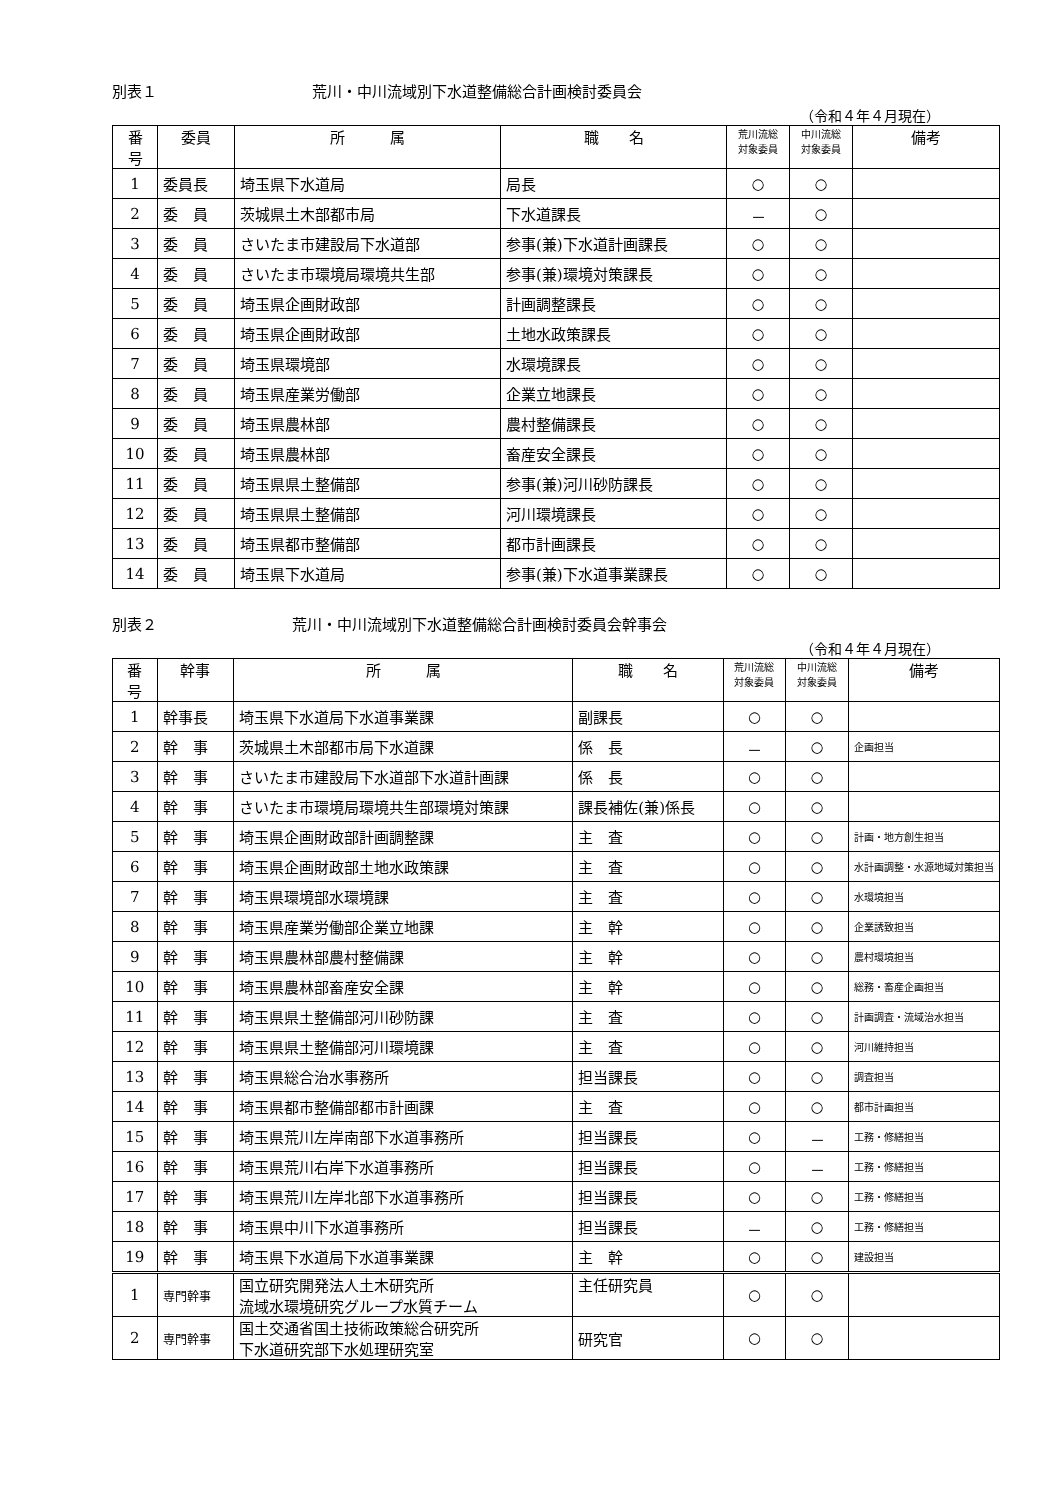別表１ 荒川・中川流域別下水道整備総合計画検討委員会
（令和４年４月現在）
| 番 号 | 委員 | 所 属 | 職 名 | 荒川流総 対象委員 | 中川流総 対象委員 | 備考 |
| --- | --- | --- | --- | --- | --- | --- |
| 1 | 委員長 | 埼玉県下水道局 | 局長 | ○ | ○ | |
| 2 | 委 員 | 茨城県土木部都市局 | 下水道課長 | － | ○ | |
| 3 | 委 員 | さいたま市建設局下水道部 | 参事(兼)下水道計画課長 | ○ | ○ | |
| 4 | 委 員 | さいたま市環境局環境共生部 | 参事(兼)環境対策課長 | ○ | ○ | |
| 5 | 委 員 | 埼玉県企画財政部 | 計画調整課長 | ○ | ○ | |
| 6 | 委 員 | 埼玉県企画財政部 | 土地水政策課長 | ○ | ○ | |
| 7 | 委 員 | 埼玉県環境部 | 水環境課長 | ○ | ○ | |
| 8 | 委 員 | 埼玉県産業労働部 | 企業立地課長 | ○ | ○ | |
| 9 | 委 員 | 埼玉県農林部 | 農村整備課長 | ○ | ○ | |
| 10 | 委 員 | 埼玉県農林部 | 畜産安全課長 | ○ | ○ | |
| 11 | 委 員 | 埼玉県県土整備部 | 参事(兼)河川砂防課長 | ○ | ○ | |
| 12 | 委 員 | 埼玉県県土整備部 | 河川環境課長 | ○ | ○ | |
| 13 | 委 員 | 埼玉県都市整備部 | 都市計画課長 | ○ | ○ | |
| 14 | 委 員 | 埼玉県下水道局 | 参事(兼)下水道事業課長 | ○ | ○ | |
別表２ 荒川・中川流域別下水道整備総合計画検討委員会幹事会
（令和４年４月現在）
| 番 号 | 幹事 | 所 属 | 職 名 | 荒川流総 対象委員 | 中川流総 対象委員 | 備考 |
| --- | --- | --- | --- | --- | --- | --- |
| 1 | 幹事長 | 埼玉県下水道局下水道事業課 | 副課長 | ○ | ○ | |
| 2 | 幹 事 | 茨城県土木部都市局下水道課 | 係 長 | － | ○ | 企画担当 |
| 3 | 幹 事 | さいたま市建設局下水道部下水道計画課 | 係 長 | ○ | ○ | |
| 4 | 幹 事 | さいたま市環境局環境共生部環境対策課 | 課長補佐(兼)係長 | ○ | ○ | |
| 5 | 幹 事 | 埼玉県企画財政部計画調整課 | 主 査 | ○ | ○ | 計画・地方創生担当 |
| 6 | 幹 事 | 埼玉県企画財政部土地水政策課 | 主 査 | ○ | ○ | 水計画調整・水源地域対策担当 |
| 7 | 幹 事 | 埼玉県環境部水環境課 | 主 査 | ○ | ○ | 水環境担当 |
| 8 | 幹 事 | 埼玉県産業労働部企業立地課 | 主 幹 | ○ | ○ | 企業誘致担当 |
| 9 | 幹 事 | 埼玉県農林部農村整備課 | 主 幹 | ○ | ○ | 農村環境担当 |
| 10 | 幹 事 | 埼玉県農林部畜産安全課 | 主 幹 | ○ | ○ | 総務・畜産企画担当 |
| 11 | 幹 事 | 埼玉県県土整備部河川砂防課 | 主 査 | ○ | ○ | 計画調査・流域治水担当 |
| 12 | 幹 事 | 埼玉県県土整備部河川環境課 | 主 査 | ○ | ○ | 河川維持担当 |
| 13 | 幹 事 | 埼玉県総合治水事務所 | 担当課長 | ○ | ○ | 調査担当 |
| 14 | 幹 事 | 埼玉県都市整備部都市計画課 | 主 査 | ○ | ○ | 都市計画担当 |
| 15 | 幹 事 | 埼玉県荒川左岸南部下水道事務所 | 担当課長 | ○ | － | 工務・修繕担当 |
| 16 | 幹 事 | 埼玉県荒川右岸下水道事務所 | 担当課長 | ○ | － | 工務・修繕担当 |
| 17 | 幹 事 | 埼玉県荒川左岸北部下水道事務所 | 担当課長 | ○ | ○ | 工務・修繕担当 |
| 18 | 幹 事 | 埼玉県中川下水道事務所 | 担当課長 | － | ○ | 工務・修繕担当 |
| 19 | 幹 事 | 埼玉県下水道局下水道事業課 | 主 幹 | ○ | ○ | 建設担当 |
| 1 | 専門幹事 | 国立研究開発法人土木研究所 流域水環境研究グループ水質チーム | 主任研究員 | ○ | ○ | |
| 2 | 専門幹事 | 国土交通省国土技術政策総合研究所 下水道研究部下水処理研究室 | 研究官 | ○ | ○ | |